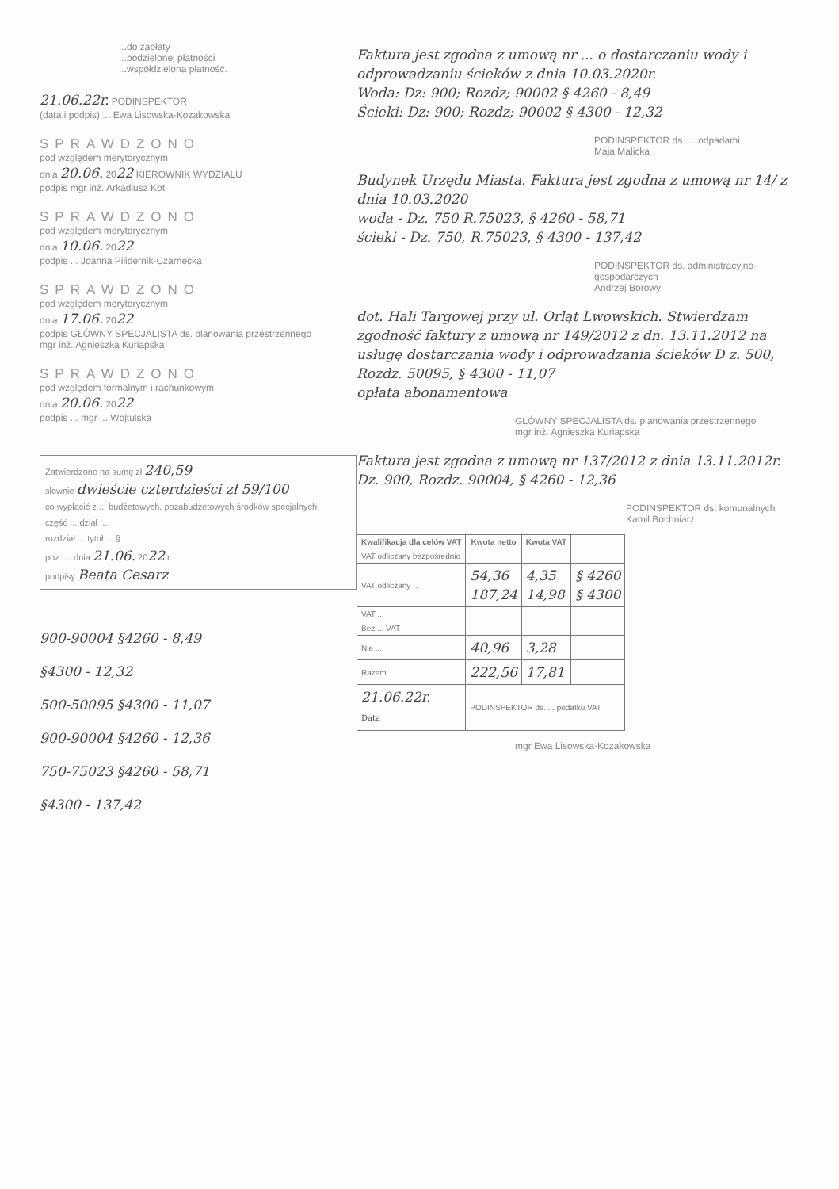...do zapłaty
...podzielonej płatności
...współdzielona płatność.
21.06.22r. PODINSPEKTOR
(data i podpis) ... Ewa Lisowska-Kozakowska
SPRAWDZONO
pod względem merytorycznym
dnia 20.06. 2022 KIEROWNIK WYDZIAŁU
podpis mgr inż. Arkadiusz Kot
SPRAWDZONO
pod względem merytorycznym
dnia 10.06. 2022
podpis ... Joanna Pilidernik-Czarnecka
SPRAWDZONO
pod względem merytorycznym
dnia 17.06. 2022
podpis GŁÓWNY SPECJALISTA ds. planowania przestrzennego
mgr inż. Agnieszka Kuriapska
SPRAWDZONO
pod względem formalnym i rachunkowym
dnia 20.06. 2022
podpis ... mgr ... Wojtulska
Zatwierdzono na sumę zł 240,59
słownie dwieście czterdzieści zł 59/100
co wypłacić z ... budżetowych, pozabudżetowych środków specjalnych
część ... dział ...
rozdział ... tytuł ... §
poz. ... dnia 21.06. 2022 r.
podpisy Beata Cesarz
900-90004 §4260 - 8,49
§4300 - 12,32
500-50095 §4300 - 11,07
900-90004 §4260 - 12,36
750-75023 §4260 - 58,71
§4300 - 137,42
Faktura jest zgodna z umową nr ... o dostarczaniu wody i odprowadzaniu ścieków z dnia 10.03.2020r.
Woda: Dz: 900; Rozdz; 90002 § 4260 - 8,49
Ścieki: Dz: 900; Rozdz; 90002 § 4300 - 12,32
PODINSPEKTOR ds. ... odpadami
Maja Malicka
Budynek Urzędu Miasta. Faktura jest zgodna z umową nr 14/ z dnia 10.03.2020
woda - Dz. 750 R.75023, § 4260 - 58,71
ścieki - Dz. 750, R.75023, § 4300 - 137,42
PODINSPEKTOR ds. administracyjno-gospodarczych
Andrzej Borowy
dot. Hali Targowej przy ul. Orląt Lwowskich. Stwierdzam zgodność faktury z umową nr 149/2012 z dn. 13.11.2012 na usługę dostarczania wody i odprowadzania ścieków D z. 500, Rozdz. 50095, § 4300 - 11,07
opłata abonamentowa
GŁÓWNY SPECJALISTA ds. planowania przestrzennego
mgr inż. Agnieszka Kuriapska
Faktura jest zgodna z umową nr 137/2012 z dnia 13.11.2012r.
Dz. 900, Rozdz. 90004, § 4260 - 12,36
PODINSPEKTOR ds. komunalnych
Kamil Bochniarz
| Kwalifikacja dla celów VAT | Kwota netto | Kwota VAT | |
| --- | --- | --- | --- |
| VAT odliczany bezpośrednio | | | |
| VAT odliczany ... | 54,36 187,24 | 4,35 14,98 | § 4260 § 4300 |
| VAT ... | | | |
| Bez ... VAT | | | |
| Nie ... | 40,96 | 3,28 | |
| Razem | 222,56 | 17,81 | |
| 21.06.22r. Data | PODINSPEKTOR ds. ... podatku VAT | | |
mgr Ewa Lisowska-Kozakowska